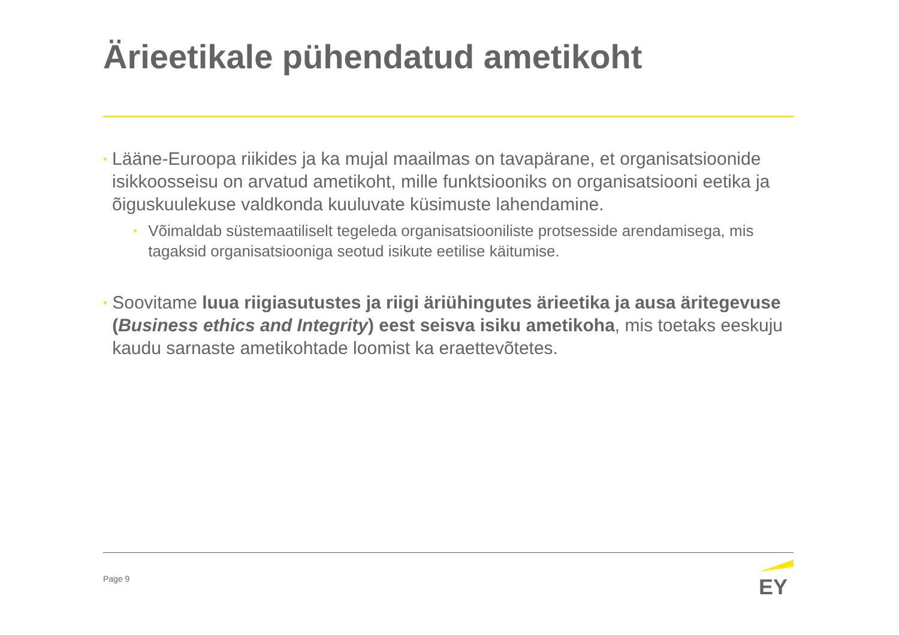Ärieetikale pühendatud ametikoht
•
Lääne-Euroopa riikides ja ka mujal maailmas on tavapärane, et organisatsioonide isikkoosseisu on arvatud ametikoht, mille funktsiooniks on organisatsiooni eetika ja õiguskuulekuse valdkonda kuuluvate küsimuste lahendamine.
•
Võimaldab süstemaatiliselt tegeleda organisatsiooniliste protsesside arendamisega, mis tagaksid organisatsiooniga seotud isikute eetilise käitumise.
•
Soovitame luua riigiasutustes ja riigi äriühingutes ärieetika ja ausa äritegevuse (Business ethics and Integrity) eest seisva isiku ametikoha, mis toetaks eeskuju kaudu sarnaste ametikohtade loomist ka eraettevõtetes.
Page 9
EY